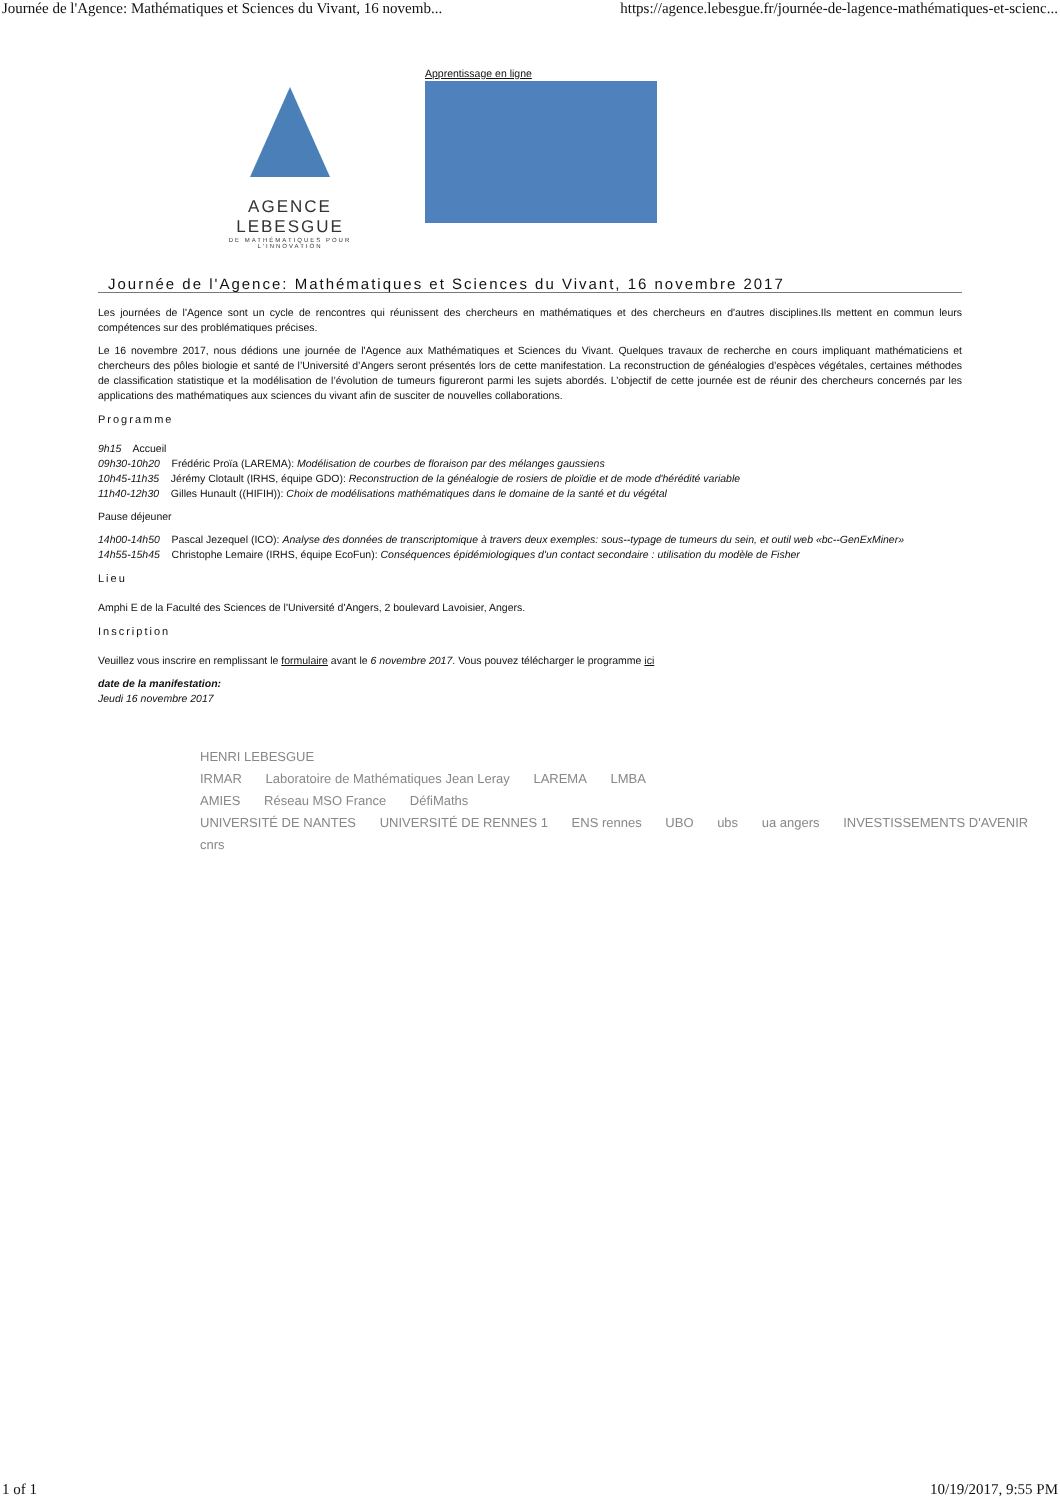Journée de l'Agence: Mathématiques et Sciences du Vivant, 16 novemb... https://agence.lebesgue.fr/journée-de-lagence-mathématiques-et-scienc...
AGENCE LEBESGUE
DE MATHÉMATIQUES POUR L'INNOVATION
Apprentissage en ligne
Journée de l'Agence: Mathématiques et Sciences du Vivant, 16 novembre 2017
Les journées de l'Agence sont un cycle de rencontres qui réunissent des chercheurs en mathématiques et des chercheurs en d'autres disciplines.Ils mettent en commun leurs compétences sur des problématiques précises.
Le 16 novembre 2017, nous dédions une journée de l'Agence aux Mathématiques et Sciences du Vivant. Quelques travaux de recherche en cours impliquant mathématiciens et chercheurs des pôles biologie et santé de l’Université d’Angers seront présentés lors de cette manifestation. La reconstruction de généalogies d’espèces végétales, certaines méthodes de classification statistique et la modélisation de l’évolution de tumeurs figureront parmi les sujets abordés. L’objectif de cette journée est de réunir des chercheurs concernés par les applications des mathématiques aux sciences du vivant afin de susciter de nouvelles collaborations.
Programme
9h15 Accueil
09h30-10h20 Frédéric Proïa (LAREMA): Modélisation de courbes de floraison par des mélanges gaussiens
10h45-11h35 Jérémy Clotault (IRHS, équipe GDO): Reconstruction de la généalogie de rosiers de ploïdie et de mode d'hérédité variable
11h40-12h30 Gilles Hunault ((HIFIH)): Choix de modélisations mathématiques dans le domaine de la santé et du végétal
Pause déjeuner
14h00-14h50 Pascal Jezequel (ICO): Analyse des données de transcriptomique à travers deux exemples: sous--typage de tumeurs du sein, et outil web «bc--GenExMiner»
14h55-15h45 Christophe Lemaire (IRHS, équipe EcoFun): Conséquences épidémiologiques d'un contact secondaire : utilisation du modèle de Fisher
Lieu
Amphi E de la Faculté des Sciences de l'Université d'Angers, 2 boulevard Lavoisier, Angers.
Inscription
Veuillez vous inscrire en remplissant le formulaire avant le 6 novembre 2017. Vous pouvez télécharger le programme ici
date de la manifestation:
Jeudi 16 novembre 2017
HENRI LEBESGUE
IRMAR Laboratoire de Mathématiques Jean Leray LAREMA LMBA
AMIES Réseau MSO France DéfiMaths
UNIVERSITÉ DE NANTES UNIVERSITÉ DE RENNES 1 ENS rennes UBO ubs ua angers INVESTISSEMENTS D'AVENIR cnrs
1 of 1 10/19/2017, 9:55 PM